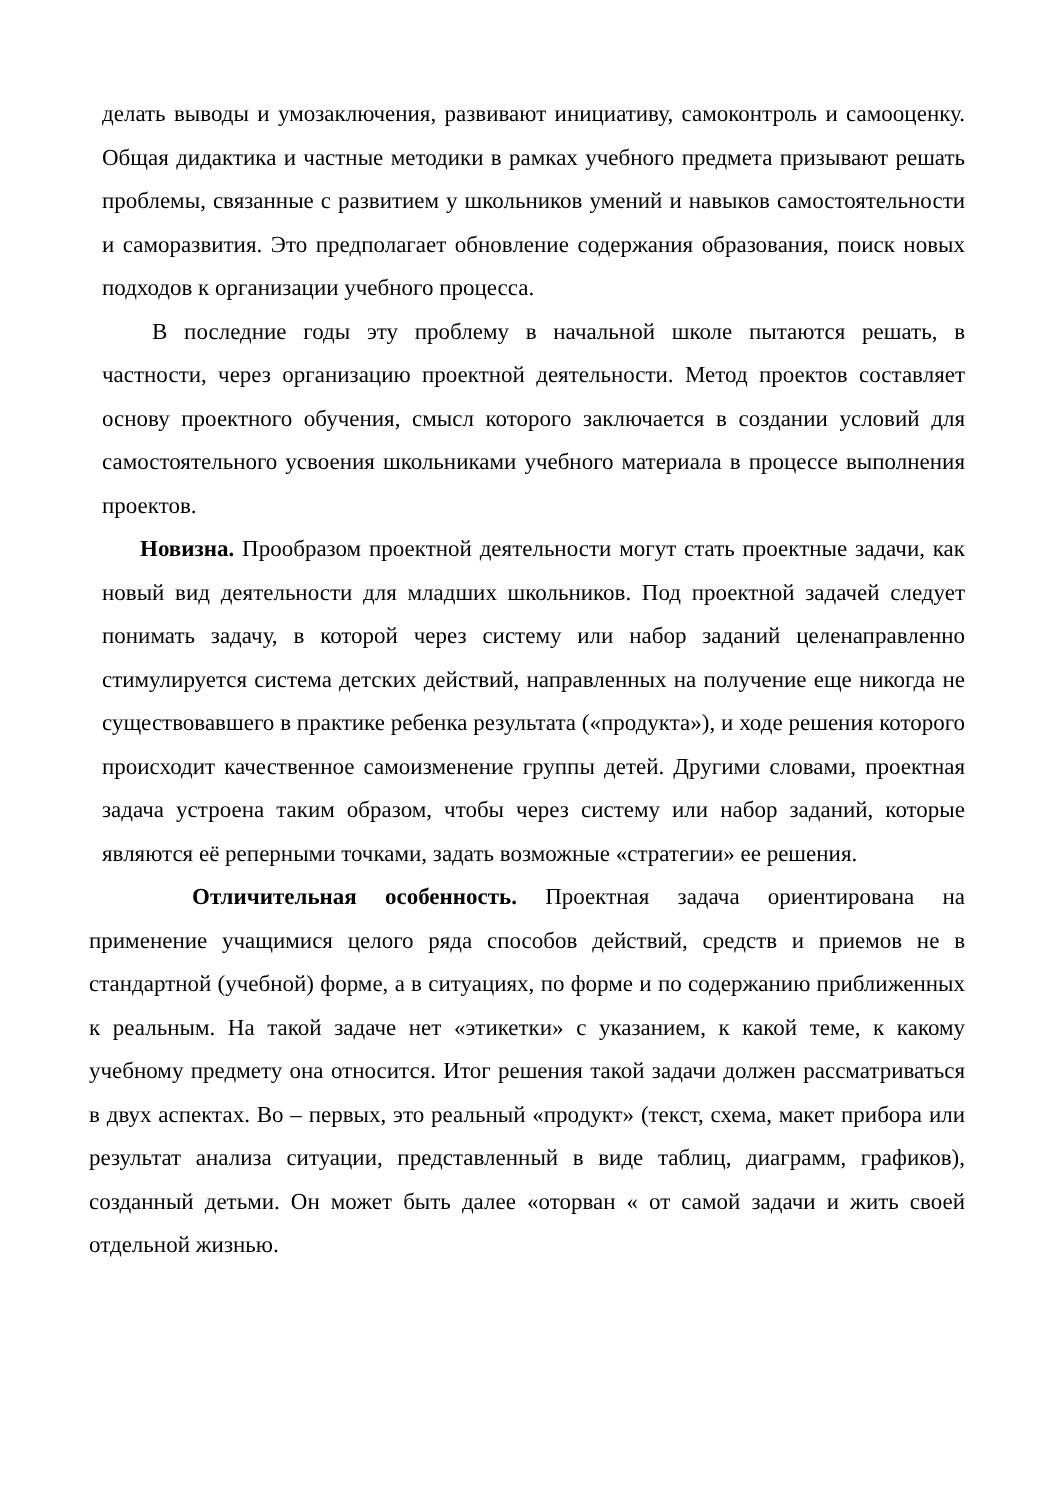делать выводы и умозаключения, развивают инициативу, самоконтроль и самооценку. Общая дидактика и частные методики в рамках учебного предмета призывают решать проблемы, связанные с развитием у школьников умений и навыков самостоятельности и саморазвития. Это предполагает обновление содержания образования, поиск новых подходов к организации учебного процесса.
В последние годы эту проблему в начальной школе пытаются решать, в частности, через организацию проектной деятельности. Метод проектов составляет основу проектного обучения, смысл которого заключается в создании условий для самостоятельного усвоения школьниками учебного материала в процессе выполнения проектов.
Новизна. Прообразом проектной деятельности могут стать проектные задачи, как новый вид деятельности для младших школьников. Под проектной задачей следует понимать задачу, в которой через систему или набор заданий целенаправленно стимулируется система детских действий, направленных на получение еще никогда не существовавшего в практике ребенка результата («продукта»), и ходе решения которого происходит качественное самоизменение группы детей. Другими словами, проектная задача устроена таким образом, чтобы через систему или набор заданий, которые являются её реперными точками, задать возможные «стратегии» ее решения.
Отличительная особенность. Проектная задача ориентирована на применение учащимися целого ряда способов действий, средств и приемов не в стандартной (учебной) форме, а в ситуациях, по форме и по содержанию приближенных к реальным. На такой задаче нет «этикетки» с указанием, к какой теме, к какому учебному предмету она относится. Итог решения такой задачи должен рассматриваться в двух аспектах. Во – первых, это реальный «продукт» (текст, схема, макет прибора или результат анализа ситуации, представленный в виде таблиц, диаграмм, графиков), созданный детьми. Он может быть далее «оторван « от самой задачи и жить своей отдельной жизнью.